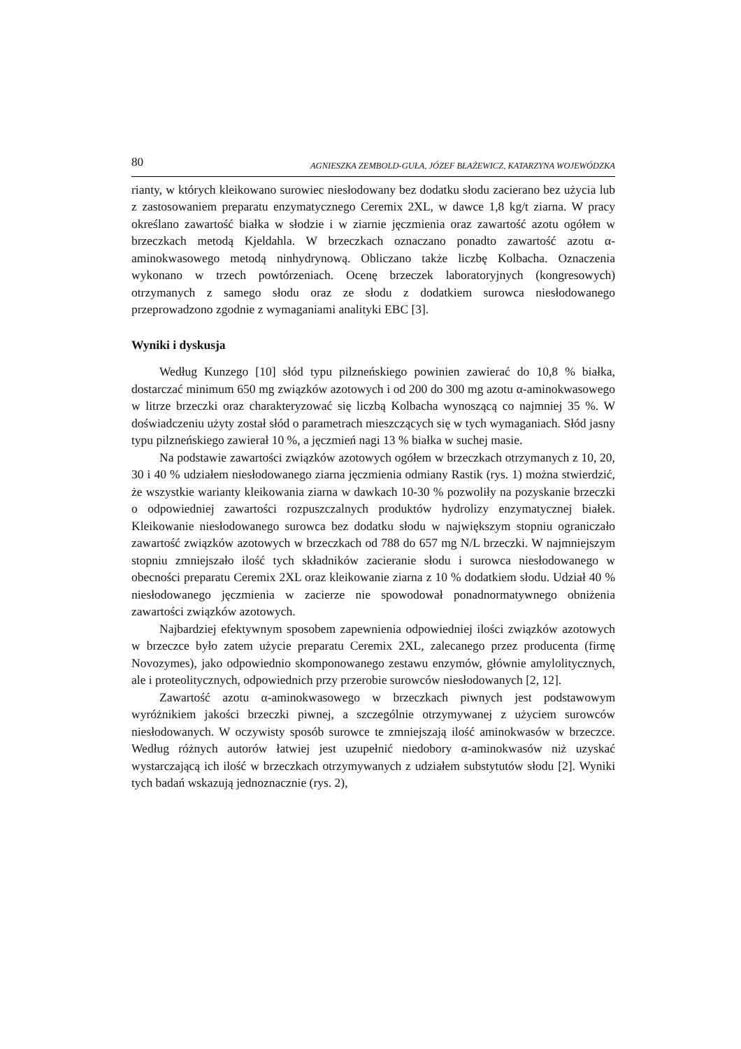80 AGNIESZKA ZEMBOLD-GUŁA, JÓZEF BŁAŻEWICZ, KATARZYNA WOJEWÓDZKA
rianty, w których kleikowano surowiec niesłodowany bez dodatku słodu zacierano bez użycia lub z zastosowaniem preparatu enzymatycznego Ceremix 2XL, w dawce 1,8 kg/t ziarna. W pracy określano zawartość białka w słodzie i w ziarnie jęczmienia oraz zawartość azotu ogółem w brzeczkach metodą Kjeldahla. W brzeczkach oznaczano ponadto zawartość azotu α-aminokwasowego metodą ninhydrynową. Obliczano także liczbę Kolbacha. Oznaczenia wykonano w trzech powtórzeniach. Ocenę brzeczek laboratoryjnych (kongresowych) otrzymanych z samego słodu oraz ze słodu z dodatkiem surowca niesłodowanego przeprowadzono zgodnie z wymaganiami analityki EBC [3].
Wyniki i dyskusja
Według Kunzego [10] słód typu pilzneńskiego powinien zawierać do 10,8 % białka, dostarczać minimum 650 mg związków azotowych i od 200 do 300 mg azotu α-aminokwasowego w litrze brzeczki oraz charakteryzować się liczbą Kolbacha wynoszącą co najmniej 35 %. W doświadczeniu użyty został słód o parametrach mieszczących się w tych wymaganiach. Słód jasny typu pilzneńskiego zawierał 10 %, a jęczmień nagi 13 % białka w suchej masie.
Na podstawie zawartości związków azotowych ogółem w brzeczkach otrzymanych z 10, 20, 30 i 40 % udziałem niesłodowanego ziarna jęczmienia odmiany Rastik (rys. 1) można stwierdzić, że wszystkie warianty kleikowania ziarna w dawkach 10-30 % pozwoliły na pozyskanie brzeczki o odpowiedniej zawartości rozpuszczalnych produktów hydrolizy enzymatycznej białek. Kleikowanie niesłodowanego surowca bez dodatku słodu w największym stopniu ograniczało zawartość związków azotowych w brzeczkach od 788 do 657 mg N/L brzeczki. W najmniejszym stopniu zmniejszało ilość tych składników zacieranie słodu i surowca niesłodowanego w obecności preparatu Ceremix 2XL oraz kleikowanie ziarna z 10 % dodatkiem słodu. Udział 40 % niesłodowanego jęczmienia w zacierze nie spowodował ponadnormatywnego obniżenia zawartości związków azotowych.
Najbardziej efektywnym sposobem zapewnienia odpowiedniej ilości związków azotowych w brzeczce było zatem użycie preparatu Ceremix 2XL, zalecanego przez producenta (firmę Novozymes), jako odpowiednio skomponowanego zestawu enzymów, głównie amylolitycznych, ale i proteolitycznych, odpowiednich przy przerobie surowców niesłodowanych [2, 12].
Zawartość azotu α-aminokwasowego w brzeczkach piwnych jest podstawowym wyróżnikiem jakości brzeczki piwnej, a szczególnie otrzymywanej z użyciem surowców niesłodowanych. W oczywisty sposób surowce te zmniejszają ilość aminokwasów w brzeczce. Według różnych autorów łatwiej jest uzupełnić niedobory α-aminokwasów niż uzyskać wystarczającą ich ilość w brzeczkach otrzymywanych z udziałem substytutów słodu [2]. Wyniki tych badań wskazują jednoznacznie (rys. 2),